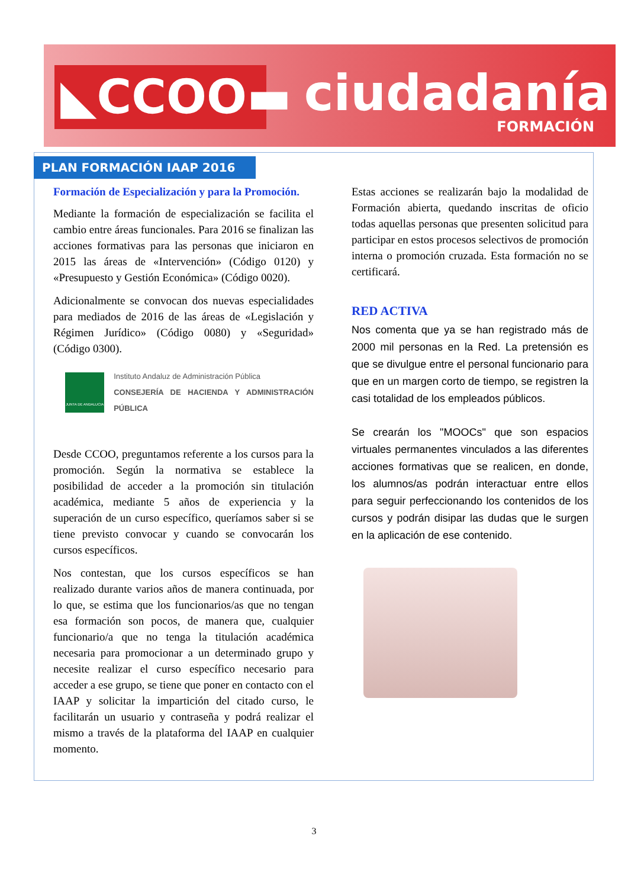◣CCOO▬ ciudadanía
FORMACIÓN
PLAN FORMACIÓN IAAP 2016
Formación de Especialización y para la Promoción.
Mediante la formación de especialización se facilita el cambio entre áreas funcionales. Para 2016 se finalizan las acciones formativas para las personas que iniciaron en 2015 las áreas de «Intervención» (Código 0120) y «Presupuesto y Gestión Económica» (Código 0020).
Adicionalmente se convocan dos nuevas especialidades para mediados de 2016 de las áreas de «Legislación y Régimen Jurídico» (Código 0080) y «Seguridad» (Código 0300).
JUNTA DE ANDALUCIA
Instituto Andaluz de Administración Pública
CONSEJERÍA DE HACIENDA Y ADMINISTRACIÓN PÚBLICA
Desde CCOO, preguntamos referente a los cursos para la promoción. Según la normativa se establece la posibilidad de acceder a la promoción sin titulación académica, mediante 5 años de experiencia y la superación de un curso específico, queríamos saber si se tiene previsto convocar y cuando se convocarán los cursos específicos.
Nos contestan, que los cursos específicos se han realizado durante varios años de manera continuada, por lo que, se estima que los funcionarios/as que no tengan esa formación son pocos, de manera que, cualquier funcionario/a que no tenga la titulación académica necesaria para promocionar a un determinado grupo y necesite realizar el curso específico necesario para acceder a ese grupo, se tiene que poner en contacto con el IAAP y solicitar la impartición del citado curso, le facilitarán un usuario y contraseña y podrá realizar el mismo a través de la plataforma del IAAP en cualquier momento.
Estas acciones se realizarán bajo la modalidad de Formación abierta, quedando inscritas de oficio todas aquellas personas que presenten solicitud para participar en estos procesos selectivos de promoción interna o promoción cruzada. Esta formación no se certificará.
RED ACTIVA
Nos comenta que ya se han registrado más de 2000 mil personas en la Red. La pretensión es que se divulgue entre el personal funcionario para que en un margen corto de tiempo, se registren la casi totalidad de los empleados públicos.
Se crearán los "MOOCs" que son espacios virtuales permanentes vinculados a las diferentes acciones formativas que se realicen, en donde, los alumnos/as podrán interactuar entre ellos para seguir perfeccionando los contenidos de los cursos y podrán disipar las dudas que le surgen en la aplicación de ese contenido.
3